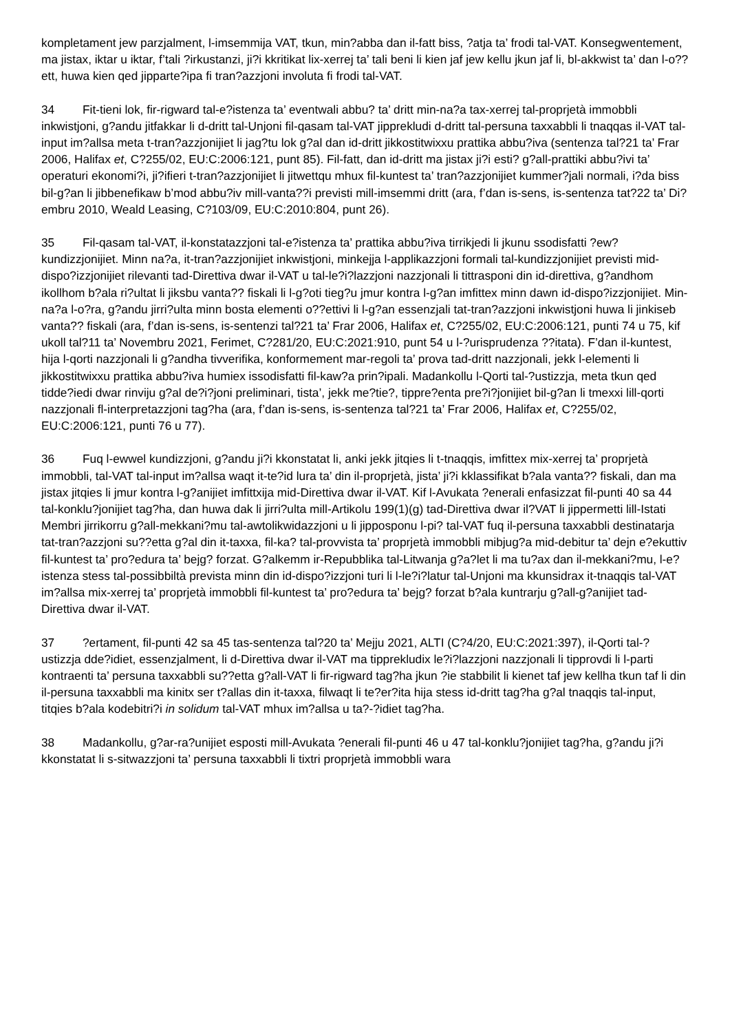kompletament jew parzjalment, l-imsemmija VAT, tkun, min?abba dan il-fatt biss, ?atja ta’ frodi tal-VAT. Konsegwentement, ma jistax, iktar u iktar, f’tali ?irkustanzi, ji?i kkritikat lix-xerrej ta’ tali beni li kien jaf jew kellu jkun jaf li, bl-akkwist ta’ dan l-o??ett, huwa kien qed jipparte?ipa fi tran?azzjoni involuta fi frodi tal-VAT.
34 Fit-tieni lok, fir-rigward tal-e?istenza ta’ eventwali abbu? ta’ dritt min-na?a tax-xerrej tal-proprjetà immobbli inkwistjoni, g?andu jitfakkar li d-dritt tal-Unjoni fil-qasam tal-VAT jipprekludi d-dritt tal-persuna taxxabbli li tnaqqas il-VAT tal-input im?allsa meta t-tran?azzjonijiet li jag?tu lok g?al dan id-dritt jikkostitwixxu prattika abbu?iva (sentenza tal?21 ta’ Frar 2006, Halifax et, C?255/02, EU:C:2006:121, punt 85). Fil-fatt, dan id-dritt ma jistax ji?i esti? g?all-prattiki abbu?ivi ta’ operaturi ekonomi?i, ji?ifieri t-tran?azzjonijiet li jitwettqu mhux fil-kuntest ta’ tran?azzjonijiet kummer?jali normali, i?da biss bil-g?an li jibbenefikaw b’mod abbu?iv mill-vanta??i previsti mill-imsemmi dritt (ara, f’dan is-sens, is-sentenza tat?22 ta’ Di?embru 2010, Weald Leasing, C?103/09, EU:C:2010:804, punt 26).
35 Fil-qasam tal-VAT, il-konstatazzjoni tal-e?istenza ta’ prattika abbu?iva tirrikjedi li jkunu ssodisfatti ?ew? kundizzjonijiet. Minn na?a, it-tran?azzjonijiet inkwistjoni, minkejja l-applikazzjoni formali tal-kundizzjonijiet previsti mid-dispo?izzjonijiet rilevanti tad-Direttiva dwar il-VAT u tal-le?i?lazzjoni nazzjonali li tittrasponi din id-direttiva, g?andhom ikollhom b?ala ri?ultat li jiksbu vanta?? fiskali li l-g?oti tieg?u jmur kontra l-g?an imfittex minn dawn id-dispo?izzjonijiet. Min-na?a l-o?ra, g?andu jirri?ulta minn bosta elementi o??ettivi li l-g?an essenzjali tat-tran?azzjoni inkwistjoni huwa li jinkiseb vanta?? fiskali (ara, f’dan is-sens, is-sentenzi tal?21 ta’ Frar 2006, Halifax et, C?255/02, EU:C:2006:121, punti 74 u 75, kif ukoll tal?11 ta’ Novembru 2021, Ferimet, C?281/20, EU:C:2021:910, punt 54 u l-?urisprudenza ??itata). F’dan il-kuntest, hija l-qorti nazzjonali li g?andha tivverifika, konformement mar-regoli ta’ prova tad-dritt nazzjonali, jekk l-elementi li jikkostitwixxu prattika abbu?iva humiex issodisfatti fil-kaw?a prin?ipali. Madankollu l-Qorti tal-?ustizzja, meta tkun qed tidde?iedi dwar rinviju g?al de?i?joni preliminari, tista’, jekk me?tie?, tippre?enta pre?i?jonijiet bil-g?an li tmexxi lill-qorti nazzjonali fl-interpretazzjoni tag?ha (ara, f’dan is-sens, is-sentenza tal?21 ta’ Frar 2006, Halifax et, C?255/02, EU:C:2006:121, punti 76 u 77).
36 Fuq l-ewwel kundizzjoni, g?andu ji?i kkonstatat li, anki jekk jitqies li t-tnaqqis, imfittex mix-xerrej ta’ proprjetà immobbli, tal-VAT tal-input im?allsa waqt it-te?id lura ta’ din il-proprjetà, jista’ ji?i kklassifikat b?ala vanta?? fiskali, dan ma jistax jitqies li jmur kontra l-g?anijiet imfittxija mid-Direttiva dwar il-VAT. Kif l-Avukata ?enerali enfasizzat fil-punti 40 sa 44 tal-konklu?jonijiet tag?ha, dan huwa dak li jirri?ulta mill-Artikolu 199(1)(g) tad-Direttiva dwar il?VAT li jippermetti lill-Istati Membri jirrikorru g?all-mekkani?mu tal-awtolikwidazzjoni u li jipposponu l-pi? tal-VAT fuq il-persuna taxxabbli destinatarja tat-tran?azzjoni su??etta g?al din it-taxxa, fil-ka? tal-provvista ta’ proprjetà immobbli mibjug?a mid-debitur ta’ dejn e?ekuttiv fil-kuntest ta’ pro?edura ta’ bejg? forzat. G?alkemm ir-Repubblika tal-Litwanja g?a?let li ma tu?ax dan il-mekkani?mu, l-e?istenza stess tal-possibbiltà prevista minn din id-dispo?izzjoni turi li l-le?i?latur tal-Unjoni ma kkunsidrax it-tnaqqis tal-VAT im?allsa mix-xerrej ta’ proprjetà immobbli fil-kuntest ta’ pro?edura ta’ bejg? forzat b?ala kuntrarju g?all-g?anijiet tad-Direttiva dwar il-VAT.
37?ertament, fil-punti 42 sa 45 tas-sentenza tal?20 ta’ Mejju 2021, ALTI (C?4/20, EU:C:2021:397), il-Qorti tal-?ustizzja dde?idiet, essenzjalment, li d-Direttiva dwar il-VAT ma tipprekludix le?i?lazzjoni nazzjonali li tipprovdi li l-parti kontraenti ta’ persuna taxxabbli su??etta g?all-VAT li fir-rigward tag?ha jkun ?ie stabbilit li kienet taf jew kellha tkun taf li din il-persuna taxxabbli ma kinitx ser t?allas din it-taxxa, filwaqt li te?er?ita hija stess id-dritt tag?ha g?al tnaqqis tal-input, titqies b?ala kodebitri?i in solidum tal-VAT mhux im?allsa u ta?-?idiet tag?ha.
38 Madankollu, g?ar-ra?unijiet esposti mill-Avukata ?enerali fil-punti 46 u 47 tal-konklu?jonijiet tag?ha, g?andu ji?i kkonstatat li s-sitwazzjoni ta’ persuna taxxabbli li tixtri proprjetà immobbli wara